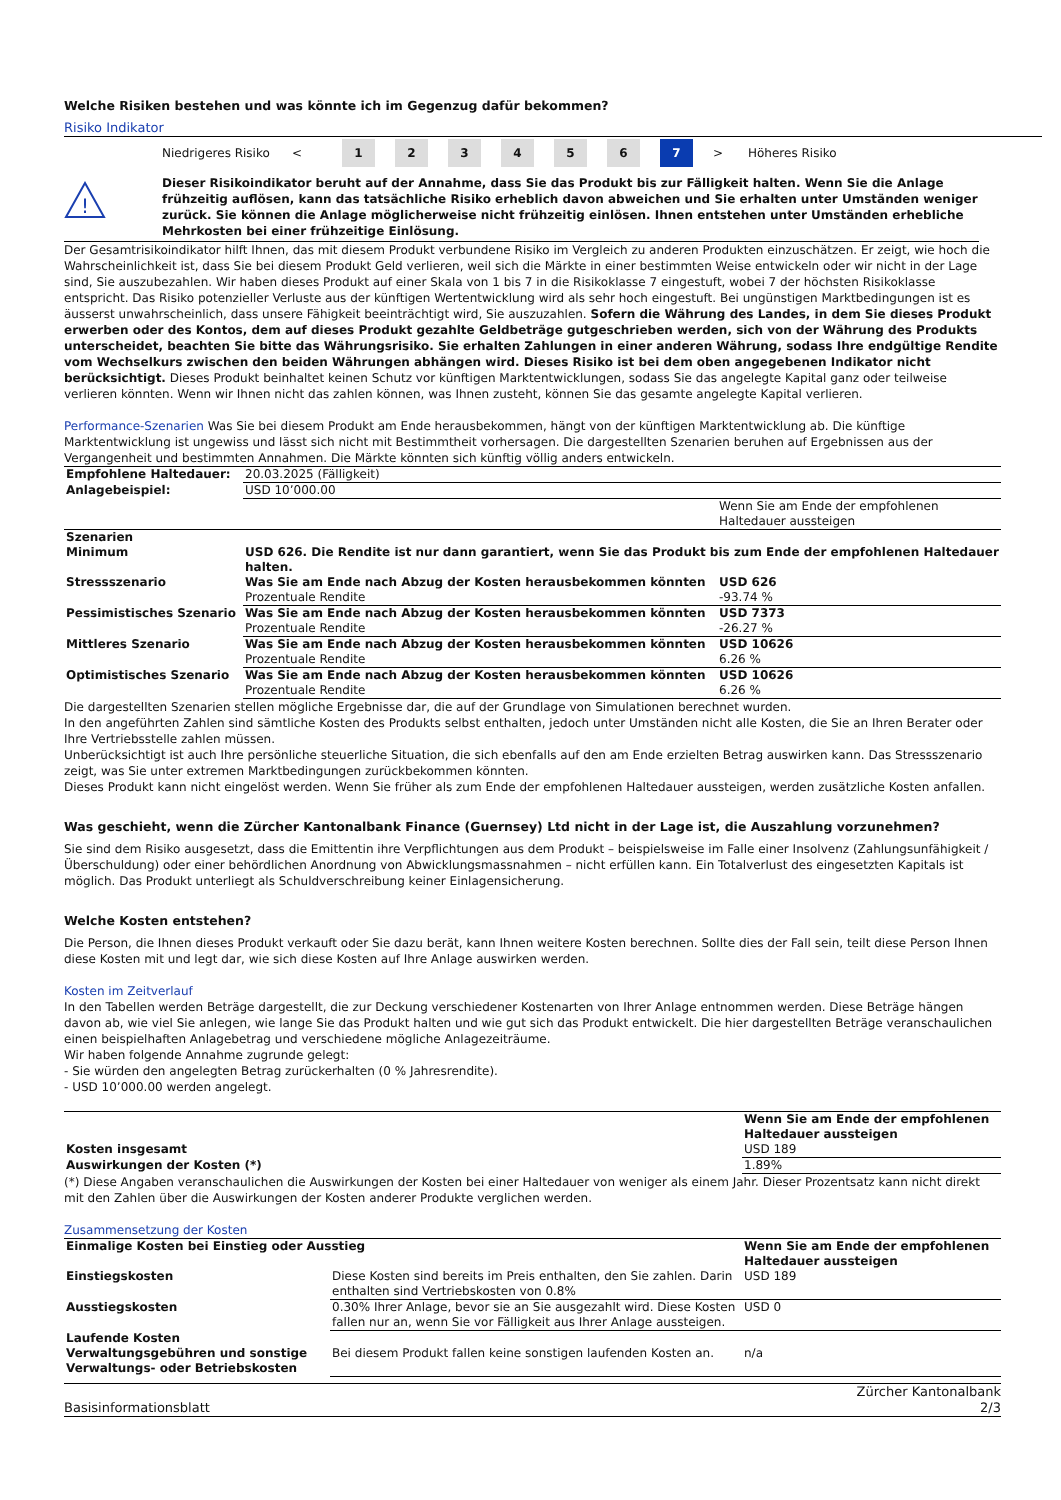Welche Risiken bestehen und was könnte ich im Gegenzug dafür bekommen?
Risiko Indikator
Niedrigeres Risiko < 123456 7 > Höheres Risiko
!
Dieser Risikoindikator beruht auf der Annahme, dass Sie das Produkt bis zur Fälligkeit halten. Wenn Sie die Anlage frühzeitig auflösen, kann das tatsächliche Risiko erheblich davon abweichen und Sie erhalten unter Umständen weniger zurück. Sie können die Anlage möglicherweise nicht frühzeitig einlösen. Ihnen entstehen unter Umständen erhebliche Mehrkosten bei einer frühzeitige Einlösung.
Der Gesamtrisikoindikator hilft Ihnen, das mit diesem Produkt verbundene Risiko im Vergleich zu anderen Produkten einzuschätzen. Er zeigt, wie hoch die Wahrscheinlichkeit ist, dass Sie bei diesem Produkt Geld verlieren, weil sich die Märkte in einer bestimmten Weise entwickeln oder wir nicht in der Lage sind, Sie auszubezahlen. Wir haben dieses Produkt auf einer Skala von 1 bis 7 in die Risikoklasse 7 eingestuft, wobei 7 der höchsten Risikoklasse entspricht. Das Risiko potenzieller Verluste aus der künftigen Wertentwicklung wird als sehr hoch eingestuft. Bei ungünstigen Marktbedingungen ist es äusserst unwahrscheinlich, dass unsere Fähigkeit beeinträchtigt wird, Sie auszuzahlen. Sofern die Währung des Landes, in dem Sie dieses Produkt erwerben oder des Kontos, dem auf dieses Produkt gezahlte Geldbeträge gutgeschrieben werden, sich von der Währung des Produkts unterscheidet, beachten Sie bitte das Währungsrisiko. Sie erhalten Zahlungen in einer anderen Währung, sodass Ihre endgültige Rendite vom Wechselkurs zwischen den beiden Währungen abhängen wird. Dieses Risiko ist bei dem oben angegebenen Indikator nicht berücksichtigt. Dieses Produkt beinhaltet keinen Schutz vor künftigen Marktentwicklungen, sodass Sie das angelegte Kapital ganz oder teilweise verlieren könnten. Wenn wir Ihnen nicht das zahlen können, was Ihnen zusteht, können Sie das gesamte angelegte Kapital verlieren.
Performance-Szenarien Was Sie bei diesem Produkt am Ende herausbekommen, hängt von der künftigen Marktentwicklung ab. Die künftige Marktentwicklung ist ungewiss und lässt sich nicht mit Bestimmtheit vorhersagen. Die dargestellten Szenarien beruhen auf Ergebnissen aus der Vergangenheit und bestimmten Annahmen. Die Märkte könnten sich künftig völlig anders entwickeln.
| Empfohlene Haltedauer: | 20.03.2025 (Fälligkeit) | |
| Anlagebeispiel: | USD 10’000.00 | |
| | | Wenn Sie am Ende der empfohlenen Haltedauer aussteigen |
| Szenarien | | |
| Minimum | USD 626. Die Rendite ist nur dann garantiert, wenn Sie das Produkt bis zum Ende der empfohlenen Haltedauer halten. | |
| Stressszenario | Was Sie am Ende nach Abzug der Kosten herausbekommen könnten Prozentuale Rendite | USD 626 -93.74 % |
| Pessimistisches Szenario | Was Sie am Ende nach Abzug der Kosten herausbekommen könnten Prozentuale Rendite | USD 7373 -26.27 % |
| Mittleres Szenario | Was Sie am Ende nach Abzug der Kosten herausbekommen könnten Prozentuale Rendite | USD 10626 6.26 % |
| Optimistisches Szenario | Was Sie am Ende nach Abzug der Kosten herausbekommen könnten Prozentuale Rendite | USD 10626 6.26 % |
Die dargestellten Szenarien stellen mögliche Ergebnisse dar, die auf der Grundlage von Simulationen berechnet wurden.
In den angeführten Zahlen sind sämtliche Kosten des Produkts selbst enthalten, jedoch unter Umständen nicht alle Kosten, die Sie an Ihren Berater oder Ihre Vertriebsstelle zahlen müssen.
Unberücksichtigt ist auch Ihre persönliche steuerliche Situation, die sich ebenfalls auf den am Ende erzielten Betrag auswirken kann. Das Stressszenario zeigt, was Sie unter extremen Marktbedingungen zurückbekommen könnten.
Dieses Produkt kann nicht eingelöst werden. Wenn Sie früher als zum Ende der empfohlenen Haltedauer aussteigen, werden zusätzliche Kosten anfallen.
Was geschieht, wenn die Zürcher Kantonalbank Finance (Guernsey) Ltd nicht in der Lage ist, die Auszahlung vorzunehmen?
Sie sind dem Risiko ausgesetzt, dass die Emittentin ihre Verpflichtungen aus dem Produkt – beispielsweise im Falle einer Insolvenz (Zahlungsunfähigkeit / Überschuldung) oder einer behördlichen Anordnung von Abwicklungsmassnahmen – nicht erfüllen kann. Ein Totalverlust des eingesetzten Kapitals ist möglich. Das Produkt unterliegt als Schuldverschreibung keiner Einlagensicherung.
Welche Kosten entstehen?
Die Person, die Ihnen dieses Produkt verkauft oder Sie dazu berät, kann Ihnen weitere Kosten berechnen. Sollte dies der Fall sein, teilt diese Person Ihnen diese Kosten mit und legt dar, wie sich diese Kosten auf Ihre Anlage auswirken werden.
Kosten im Zeitverlauf
In den Tabellen werden Beträge dargestellt, die zur Deckung verschiedener Kostenarten von Ihrer Anlage entnommen werden. Diese Beträge hängen davon ab, wie viel Sie anlegen, wie lange Sie das Produkt halten und wie gut sich das Produkt entwickelt. Die hier dargestellten Beträge veranschaulichen einen beispielhaften Anlagebetrag und verschiedene mögliche Anlagezeiträume.
Wir haben folgende Annahme zugrunde gelegt:
- Sie würden den angelegten Betrag zurückerhalten (0 % Jahresrendite).
- USD 10’000.00 werden angelegt.
| | Wenn Sie am Ende der empfohlenen Haltedauer aussteigen |
| --- | --- |
| Kosten insgesamt | USD 189 |
| Auswirkungen der Kosten (*) | 1.89% |
(*) Diese Angaben veranschaulichen die Auswirkungen der Kosten bei einer Haltedauer von weniger als einem Jahr. Dieser Prozentsatz kann nicht direkt mit den Zahlen über die Auswirkungen der Kosten anderer Produkte verglichen werden.
Zusammensetzung der Kosten
| Einmalige Kosten bei Einstieg oder Ausstieg | | Wenn Sie am Ende der empfohlenen Haltedauer aussteigen |
| --- | --- | --- |
| Einstiegskosten | Diese Kosten sind bereits im Preis enthalten, den Sie zahlen. Darin enthalten sind Vertriebskosten von 0.8% | USD 189 |
| Ausstiegskosten | 0.30% Ihrer Anlage, bevor sie an Sie ausgezahlt wird. Diese Kosten fallen nur an, wenn Sie vor Fälligkeit aus Ihrer Anlage aussteigen. | USD 0 |
| Laufende Kosten | | |
| Verwaltungsgebühren und sonstige Verwaltungs- oder Betriebskosten | Bei diesem Produkt fallen keine sonstigen laufenden Kosten an. | n/a |
Basisinformationsblatt Zürcher Kantonalbank
2/3